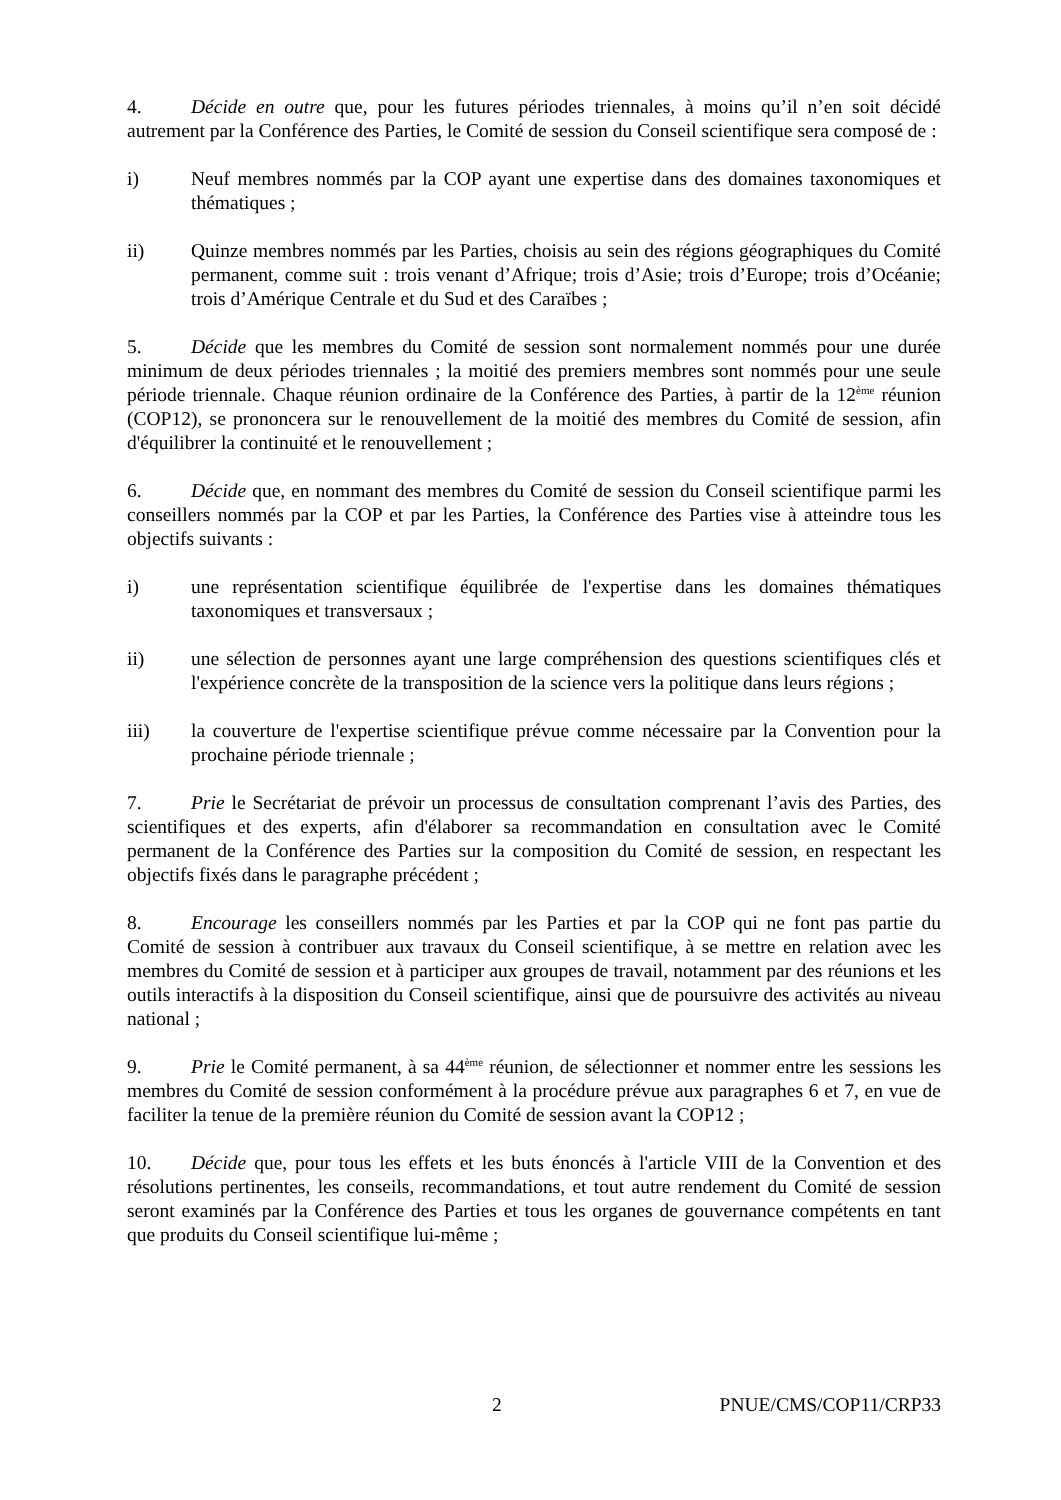4. Décide en outre que, pour les futures périodes triennales, à moins qu’il n’en soit décidé autrement par la Conférence des Parties, le Comité de session du Conseil scientifique sera composé de :
i) Neuf membres nommés par la COP ayant une expertise dans des domaines taxonomiques et thématiques ;
ii) Quinze membres nommés par les Parties, choisis au sein des régions géographiques du Comité permanent, comme suit : trois venant d’Afrique; trois d’Asie; trois d’Europe; trois d’Océanie; trois d’Amérique Centrale et du Sud et des Caraïbes ;
5. Décide que les membres du Comité de session sont normalement nommés pour une durée minimum de deux périodes triennales ; la moitié des premiers membres sont nommés pour une seule période triennale. Chaque réunion ordinaire de la Conférence des Parties, à partir de la 12<sup>ème</sup> réunion (COP12), se prononcera sur le renouvellement de la moitié des membres du Comité de session, afin d'équilibrer la continuité et le renouvellement ;
6. Décide que, en nommant des membres du Comité de session du Conseil scientifique parmi les conseillers nommés par la COP et par les Parties, la Conférence des Parties vise à atteindre tous les objectifs suivants :
i) une représentation scientifique équilibrée de l'expertise dans les domaines thématiques taxonomiques et transversaux ;
ii) une sélection de personnes ayant une large compréhension des questions scientifiques clés et l'expérience concrète de la transposition de la science vers la politique dans leurs régions ;
iii) la couverture de l'expertise scientifique prévue comme nécessaire par la Convention pour la prochaine période triennale ;
7. Prie le Secrétariat de prévoir un processus de consultation comprenant l’avis des Parties, des scientifiques et des experts, afin d'élaborer sa recommandation en consultation avec le Comité permanent de la Conférence des Parties sur la composition du Comité de session, en respectant les objectifs fixés dans le paragraphe précédent ;
8. Encourage les conseillers nommés par les Parties et par la COP qui ne font pas partie du Comité de session à contribuer aux travaux du Conseil scientifique, à se mettre en relation avec les membres du Comité de session et à participer aux groupes de travail, notamment par des réunions et les outils interactifs à la disposition du Conseil scientifique, ainsi que de poursuivre des activités au niveau national ;
9. Prie le Comité permanent, à sa 44<sup>ème</sup> réunion, de sélectionner et nommer entre les sessions les membres du Comité de session conformément à la procédure prévue aux paragraphes 6 et 7, en vue de faciliter la tenue de la première réunion du Comité de session avant la COP12 ;
10. Décide que, pour tous les effets et les buts énoncés à l'article VIII de la Convention et des résolutions pertinentes, les conseils, recommandations, et tout autre rendement du Comité de session seront examinés par la Conférence des Parties et tous les organes de gouvernance compétents en tant que produits du Conseil scientifique lui-même ;
2 PNUE/CMS/COP11/CRP33